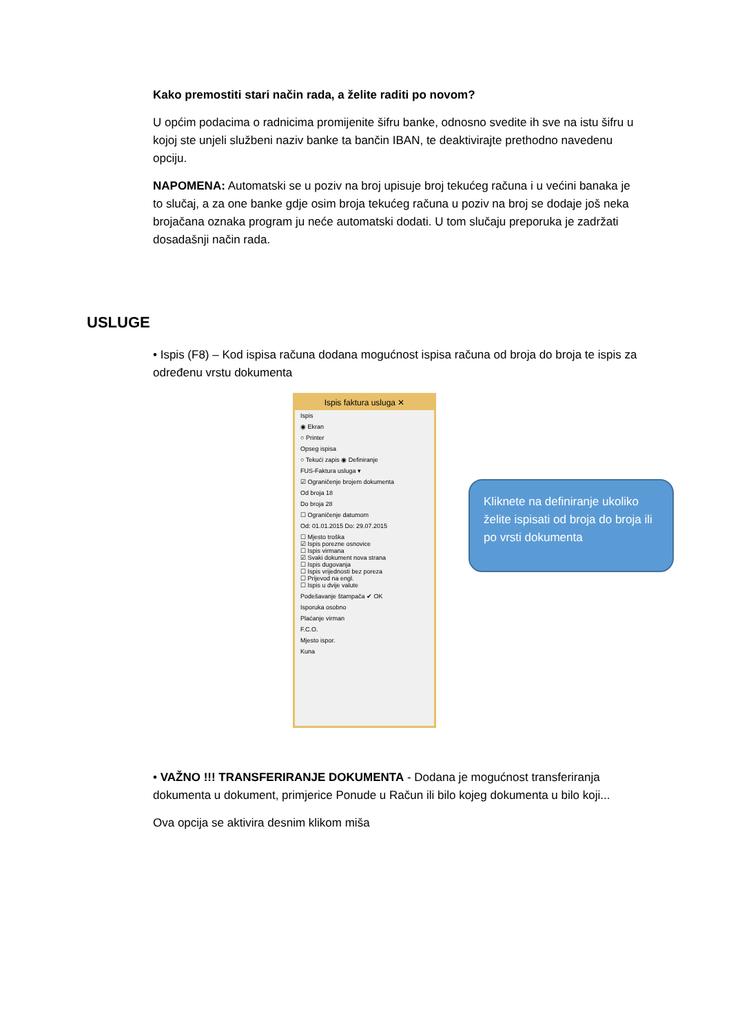Kako premostiti stari način rada, a želite raditi po novom?
U općim podacima o radnicima promijenite šifru banke, odnosno svedite ih sve na istu šifru u kojoj ste unjeli službeni naziv banke ta bančin IBAN, te deaktivirajte prethodno navedenu opciju.
NAPOMENA: Automatski se u poziv na broj upisuje broj tekućeg računa i u većini banaka je to slučaj, a za one banke gdje osim broja tekućeg računa u poziv na broj se dodaje još neka brojačana oznaka program ju neće automatski dodati. U tom slučaju preporuka je zadržati dosadašnji način rada.
USLUGE
• Ispis (F8) – Kod ispisa računa dodana mogućnost ispisa računa od broja do broja te ispis za određenu vrstu dokumenta
Ispis faktura usluga ✕
Ispis
◉ Ekran
○ Printer
Opseg ispisa
○ Tekući zapis ◉ Definiranje
FUS-Faktura usluga ▾
☑ Ograničenje brojem dokumenta
Od broja 18
Do broja 28
☐ Ograničenje datumom
Od: 01.01.2015 Do: 29.07.2015
☐ Mjesto troška
☑ Ispis porezne osnovice
☐ Ispis virmana
☑ Svaki dokument nova strana
☐ Ispis dugovanja
☐ Ispis vrijednosti bez poreza
☐ Prijevod na engl.
☐ Ispis u dvije valute
Podešavanje štampača ✔ OK
Isporuka osobno
Plaćanje virman
F.C.O.
Mjesto ispor.
Kuna
Kliknete na definiranje ukoliko želite ispisati od broja do broja ili po vrsti dokumenta
• VAŽNO !!! TRANSFERIRANJE DOKUMENTA - Dodana je mogućnost transferiranja dokumenta u dokument, primjerice Ponude u Račun ili bilo kojeg dokumenta u bilo koji...
Ova opcija se aktivira desnim klikom miša